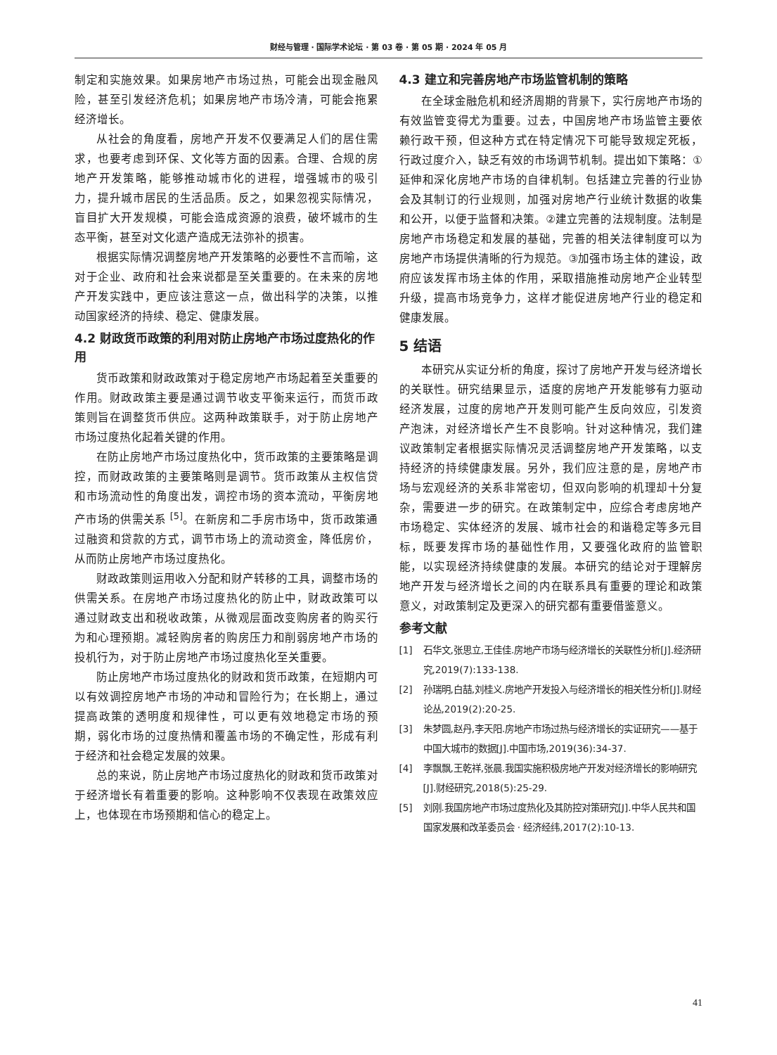财经与管理 · 国际学术论坛 · 第 03 卷 · 第 05 期 · 2024 年 05 月
制定和实施效果。如果房地产市场过热，可能会出现金融风险，甚至引发经济危机；如果房地产市场冷清，可能会拖累经济增长。
从社会的角度看，房地产开发不仅要满足人们的居住需求，也要考虑到环保、文化等方面的因素。合理、合规的房地产开发策略，能够推动城市化的进程，增强城市的吸引力，提升城市居民的生活品质。反之，如果忽视实际情况，盲目扩大开发规模，可能会造成资源的浪费，破坏城市的生态平衡，甚至对文化遗产造成无法弥补的损害。
根据实际情况调整房地产开发策略的必要性不言而喻，这对于企业、政府和社会来说都是至关重要的。在未来的房地产开发实践中，更应该注意这一点，做出科学的决策，以推动国家经济的持续、稳定、健康发展。
4.2 财政货币政策的利用对防止房地产市场过度热化的作用
货币政策和财政政策对于稳定房地产市场起着至关重要的作用。财政政策主要是通过调节收支平衡来运行，而货币政策则旨在调整货币供应。这两种政策联手，对于防止房地产市场过度热化起着关键的作用。
在防止房地产市场过度热化中，货币政策的主要策略是调控，而财政政策的主要策略则是调节。货币政策从主权信贷和市场流动性的角度出发，调控市场的资本流动，平衡房地产市场的供需关系 <sup>[5]</sup>。在新房和二手房市场中，货币政策通过融资和贷款的方式，调节市场上的流动资金，降低房价，从而防止房地产市场过度热化。
财政政策则运用收入分配和财产转移的工具，调整市场的供需关系。在房地产市场过度热化的防止中，财政政策可以通过财政支出和税收政策，从微观层面改变购房者的购买行为和心理预期。减轻购房者的购房压力和削弱房地产市场的投机行为，对于防止房地产市场过度热化至关重要。
防止房地产市场过度热化的财政和货币政策，在短期内可以有效调控房地产市场的冲动和冒险行为；在长期上，通过提高政策的透明度和规律性，可以更有效地稳定市场的预期，弱化市场的过度热情和覆盖市场的不确定性，形成有利于经济和社会稳定发展的效果。
总的来说，防止房地产市场过度热化的财政和货币政策对于经济增长有着重要的影响。这种影响不仅表现在政策效应上，也体现在市场预期和信心的稳定上。
4.3 建立和完善房地产市场监管机制的策略
在全球金融危机和经济周期的背景下，实行房地产市场的有效监管变得尤为重要。过去，中国房地产市场监管主要依赖行政干预，但这种方式在特定情况下可能导致规定死板，行政过度介入，缺乏有效的市场调节机制。提出如下策略：①延伸和深化房地产市场的自律机制。包括建立完善的行业协会及其制订的行业规则，加强对房地产行业统计数据的收集和公开，以便于监督和决策。②建立完善的法规制度。法制是房地产市场稳定和发展的基础，完善的相关法律制度可以为房地产市场提供清晰的行为规范。③加强市场主体的建设，政府应该发挥市场主体的作用，采取措施推动房地产企业转型升级，提高市场竞争力，这样才能促进房地产行业的稳定和健康发展。
5 结语
本研究从实证分析的角度，探讨了房地产开发与经济增长的关联性。研究结果显示，适度的房地产开发能够有力驱动经济发展，过度的房地产开发则可能产生反向效应，引发资产泡沫，对经济增长产生不良影响。针对这种情况，我们建议政策制定者根据实际情况灵活调整房地产开发策略，以支持经济的持续健康发展。另外，我们应注意的是，房地产市场与宏观经济的关系非常密切，但双向影响的机理却十分复杂，需要进一步的研究。在政策制定中，应综合考虑房地产市场稳定、实体经济的发展、城市社会的和谐稳定等多元目标，既要发挥市场的基础性作用，又要强化政府的监管职能，以实现经济持续健康的发展。本研究的结论对于理解房地产开发与经济增长之间的内在联系具有重要的理论和政策意义，对政策制定及更深入的研究都有重要借鉴意义。
参考文献
[1] 石华文,张思立,王佳佳.房地产市场与经济增长的关联性分析[J].经济研究,2019(7):133-138.
[2] 孙瑞明,白喆,刘桂义.房地产开发投入与经济增长的相关性分析[J].财经论丛,2019(2):20-25.
[3] 朱梦圆,赵丹,李天阳.房地产市场过热与经济增长的实证研究——基于中国大城市的数据[J].中国市场,2019(36):34-37.
[4] 李飘飘,王乾祥,张晨.我国实施积极房地产开发对经济增长的影响研究[J].财经研究,2018(5):25-29.
[5] 刘刚.我国房地产市场过度热化及其防控对策研究[J].中华人民共和国国家发展和改革委员会 · 经济经纬,2017(2):10-13.
41